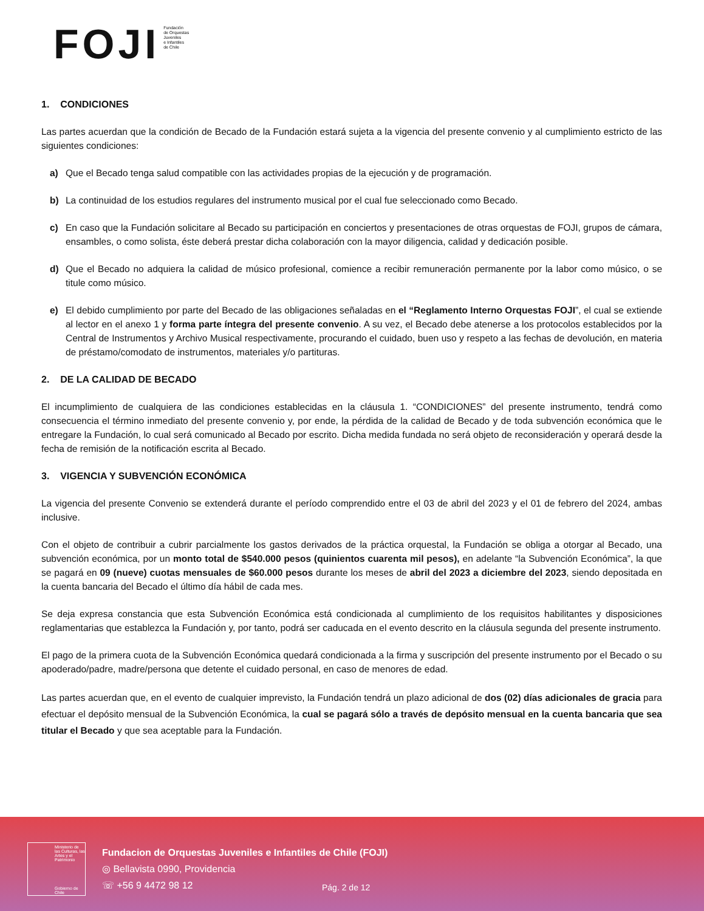FOJI
Fundación
de Orquestas
Juveniles
e Infantiles
de Chile
1. CONDICIONES
Las partes acuerdan que la condición de Becado de la Fundación estará sujeta a la vigencia del presente convenio y al cumplimiento estricto de las siguientes condiciones:
a) Que el Becado tenga salud compatible con las actividades propias de la ejecución y de programación.
b) La continuidad de los estudios regulares del instrumento musical por el cual fue seleccionado como Becado.
c) En caso que la Fundación solicitare al Becado su participación en conciertos y presentaciones de otras orquestas de FOJI, grupos de cámara, ensambles, o como solista, éste deberá prestar dicha colaboración con la mayor diligencia, calidad y dedicación posible.
d) Que el Becado no adquiera la calidad de músico profesional, comience a recibir remuneración permanente por la labor como músico, o se titule como músico.
e) El debido cumplimiento por parte del Becado de las obligaciones señaladas en el “Reglamento Interno Orquestas FOJI”, el cual se extiende al lector en el anexo 1 y forma parte íntegra del presente convenio. A su vez, el Becado debe atenerse a los protocolos establecidos por la Central de Instrumentos y Archivo Musical respectivamente, procurando el cuidado, buen uso y respeto a las fechas de devolución, en materia de préstamo/comodato de instrumentos, materiales y/o partituras.
2. DE LA CALIDAD DE BECADO
El incumplimiento de cualquiera de las condiciones establecidas en la cláusula 1. “CONDICIONES” del presente instrumento, tendrá como consecuencia el término inmediato del presente convenio y, por ende, la pérdida de la calidad de Becado y de toda subvención económica que le entregare la Fundación, lo cual será comunicado al Becado por escrito. Dicha medida fundada no será objeto de reconsideración y operará desde la fecha de remisión de la notificación escrita al Becado.
3. VIGENCIA Y SUBVENCIÓN ECONÓMICA
La vigencia del presente Convenio se extenderá durante el período comprendido entre el 03 de abril del 2023 y el 01 de febrero del 2024, ambas inclusive.
Con el objeto de contribuir a cubrir parcialmente los gastos derivados de la práctica orquestal, la Fundación se obliga a otorgar al Becado, una subvención económica, por un monto total de $540.000 pesos (quinientos cuarenta mil pesos), en adelante “la Subvención Económica”, la que se pagará en 09 (nueve) cuotas mensuales de $60.000 pesos durante los meses de abril del 2023 a diciembre del 2023, siendo depositada en la cuenta bancaria del Becado el último día hábil de cada mes.
Se deja expresa constancia que esta Subvención Económica está condicionada al cumplimiento de los requisitos habilitantes y disposiciones reglamentarias que establezca la Fundación y, por tanto, podrá ser caducada en el evento descrito en la cláusula segunda del presente instrumento.
El pago de la primera cuota de la Subvención Económica quedará condicionada a la firma y suscripción del presente instrumento por el Becado o su apoderado/padre, madre/persona que detente el cuidado personal, en caso de menores de edad.
Las partes acuerdan que, en el evento de cualquier imprevisto, la Fundación tendrá un plazo adicional de dos (02) días adicionales de gracia para efectuar el depósito mensual de la Subvención Económica, la cual se pagará sólo a través de depósito mensual en la cuenta bancaria que sea titular el Becado y que sea aceptable para la Fundación.
Ministerio de las Culturas, las Artes y el Patrimonio
Gobierno de Chile
Fundacion de Orquestas Juveniles e Infantiles de Chile (FOJI)
◎ Bellavista 0990, Providencia
☏ +56 9 4472 98 12
Pág. 2 de 12